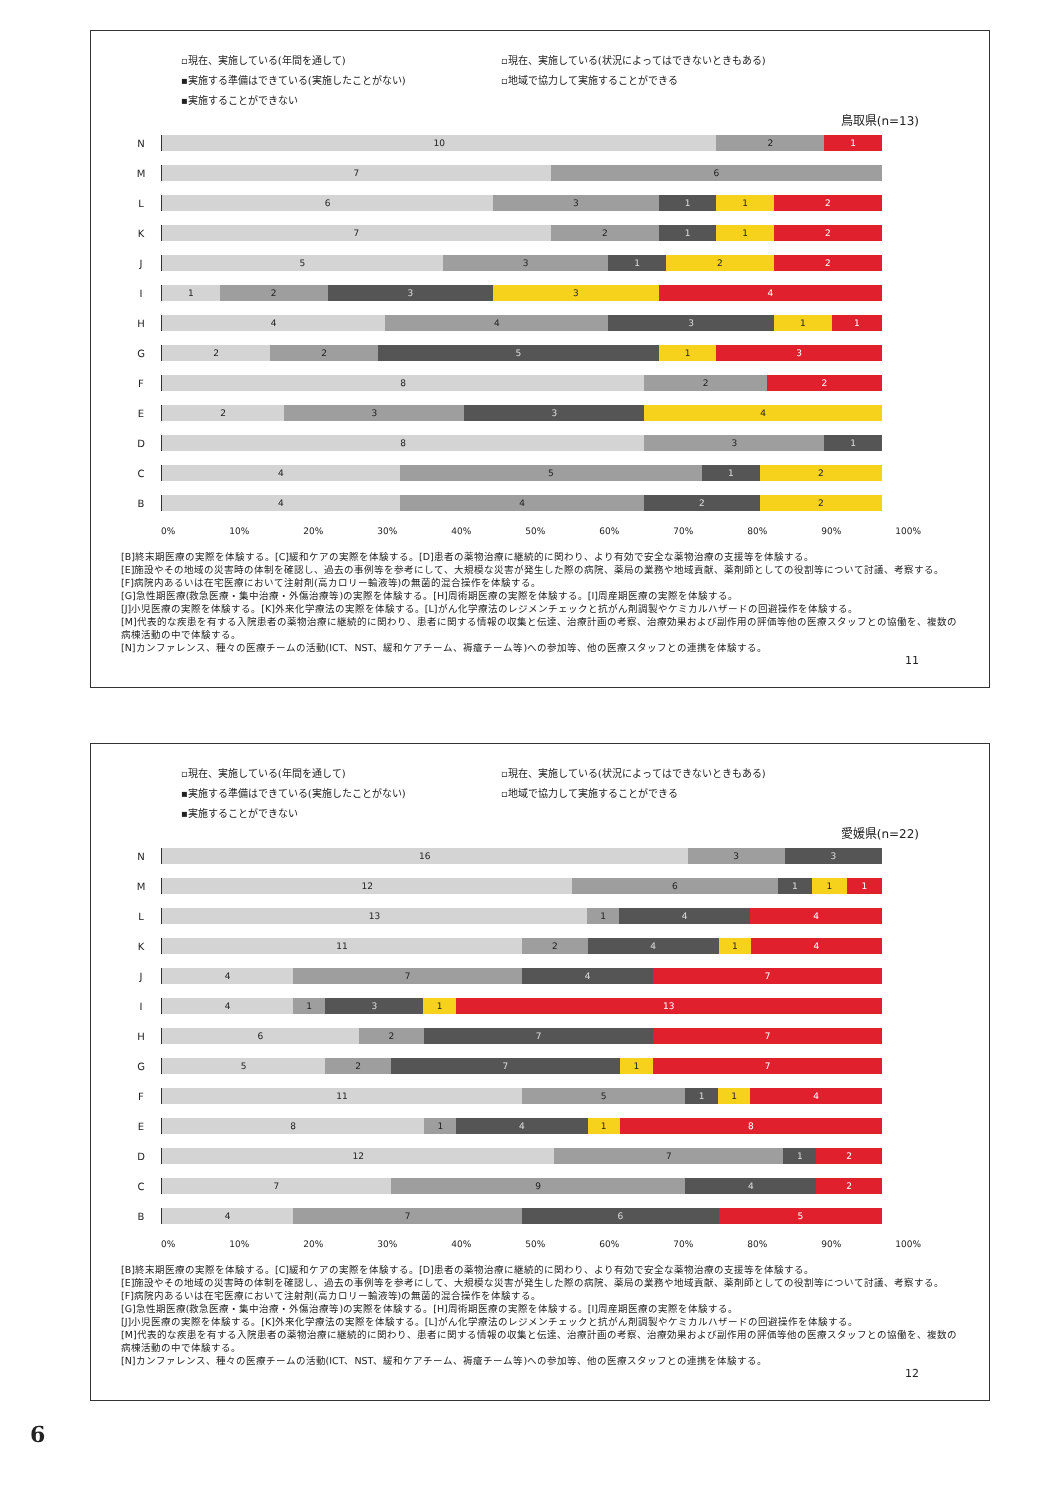▫現在、実施している(年間を通して) ▫現在、実施している(状況によってはできないときもある) ▪実施する準備はできている(実施したことがない) ▫地域で協力して実施することができる ▪実施することができない
鳥取県(n=13)
N
10 2 1
M
7 6
L
6 3 1 1 2
K
7 2 1 1 2
J
5 3 1 2 2
I
1 2 3 3 4
H
4 4 3 1 1
G
2 2 5 1 3
F
8 2 2
E
2 3 3 4
D
8 3 1
C
4 5 1 2
B
4 4 2 2
0% 10% 20% 30% 40% 50% 60% 70% 80% 90% 100%
[B]終末期医療の実際を体験する。[C]緩和ケアの実際を体験する。[D]患者の薬物治療に継続的に関わり、より有効で安全な薬物治療の支援等を体験する。
[E]施設やその地域の災害時の体制を確認し、過去の事例等を参考にして、大規模な災害が発生した際の病院、薬局の業務や地域貢献、薬剤師としての役割等について討議、考察する。
[F]病院内あるいは在宅医療において注射剤(高カロリー輸液等)の無菌的混合操作を体験する。
[G]急性期医療(救急医療・集中治療・外傷治療等)の実際を体験する。[H]周術期医療の実際を体験する。[I]周産期医療の実際を体験する。
[J]小児医療の実際を体験する。[K]外来化学療法の実際を体験する。[L]がん化学療法のレジメンチェックと抗がん剤調製やケミカルハザードの回避操作を体験する。
[M]代表的な疾患を有する入院患者の薬物治療に継続的に関わり、患者に関する情報の収集と伝達、治療計画の考察、治療効果および副作用の評価等他の医療スタッフとの協働を、複数の病棟活動の中で体験する。
[N]カンファレンス、種々の医療チームの活動(ICT、NST、緩和ケアチーム、褥瘡チーム等)への参加等、他の医療スタッフとの連携を体験する。
11
▫現在、実施している(年間を通して) ▫現在、実施している(状況によってはできないときもある) ▪実施する準備はできている(実施したことがない) ▫地域で協力して実施することができる ▪実施することができない
愛媛県(n=22)
N
16 3 3
M
12 6 1 1 1
L
13 1 4 4
K
11 2 4 1 4
J
4 7 4 7
I
4 1 3 1 13
H
6 2 7 7
G
5 2 7 1 7
F
11 5 1 1 4
E
8 1 4 1 8
D
12 7 1 2
C
7 9 4 2
B
4 7 6 5
0% 10% 20% 30% 40% 50% 60% 70% 80% 90% 100%
[B]終末期医療の実際を体験する。[C]緩和ケアの実際を体験する。[D]患者の薬物治療に継続的に関わり、より有効で安全な薬物治療の支援等を体験する。
[E]施設やその地域の災害時の体制を確認し、過去の事例等を参考にして、大規模な災害が発生した際の病院、薬局の業務や地域貢献、薬剤師としての役割等について討議、考察する。
[F]病院内あるいは在宅医療において注射剤(高カロリー輸液等)の無菌的混合操作を体験する。
[G]急性期医療(救急医療・集中治療・外傷治療等)の実際を体験する。[H]周術期医療の実際を体験する。[I]周産期医療の実際を体験する。
[J]小児医療の実際を体験する。[K]外来化学療法の実際を体験する。[L]がん化学療法のレジメンチェックと抗がん剤調製やケミカルハザードの回避操作を体験する。
[M]代表的な疾患を有する入院患者の薬物治療に継続的に関わり、患者に関する情報の収集と伝達、治療計画の考察、治療効果および副作用の評価等他の医療スタッフとの協働を、複数の病棟活動の中で体験する。
[N]カンファレンス、種々の医療チームの活動(ICT、NST、緩和ケアチーム、褥瘡チーム等)への参加等、他の医療スタッフとの連携を体験する。
12
6